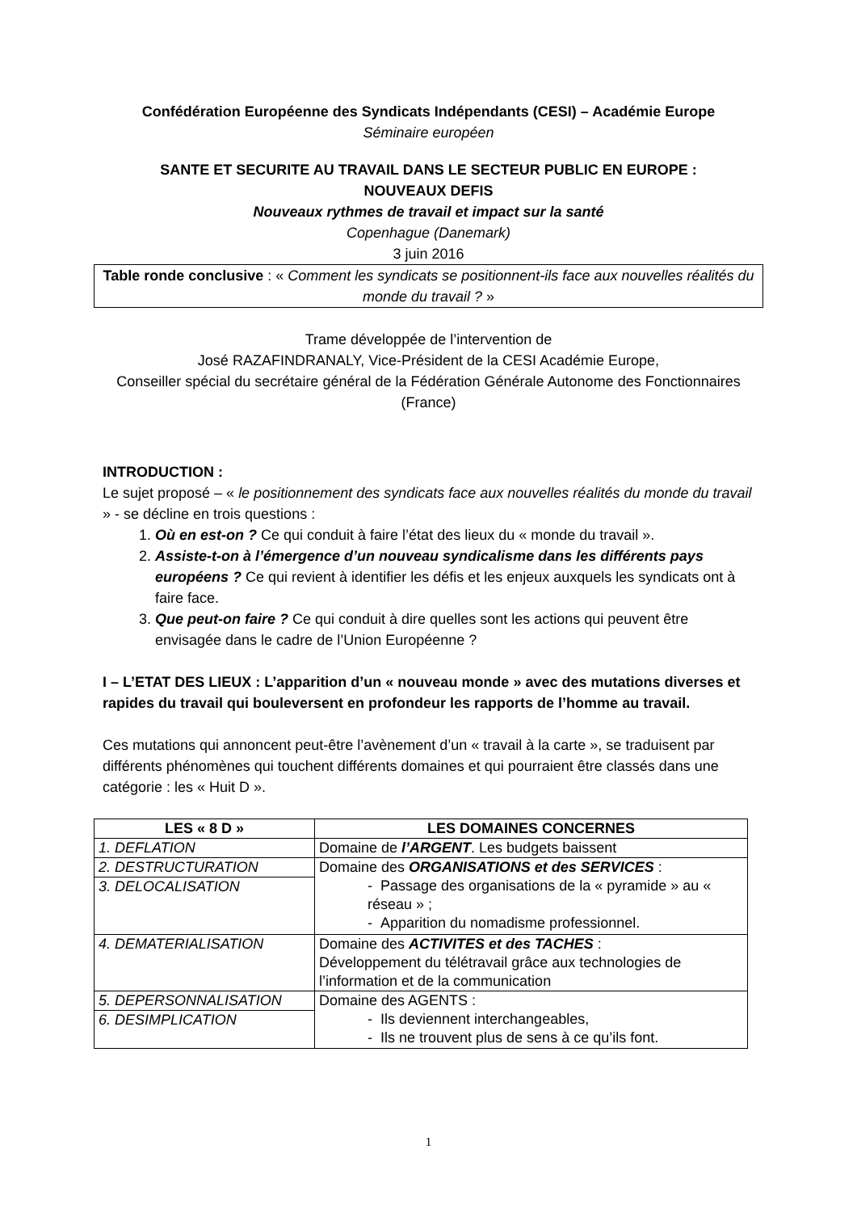Confédération Européenne des Syndicats Indépendants (CESI) – Académie Europe
Séminaire européen
SANTE ET SECURITE AU TRAVAIL DANS LE SECTEUR PUBLIC EN EUROPE :
NOUVEAUX DEFIS
Nouveaux rythmes de travail et impact sur la santé
Copenhague (Danemark)
3 juin 2016
Table ronde conclusive : « Comment les syndicats se positionnent-ils face aux nouvelles réalités du monde du travail ? »
Trame développée de l’intervention de
José RAZAFINDRANALY, Vice-Président de la CESI Académie Europe,
Conseiller spécial du secrétaire général de la Fédération Générale Autonome des Fonctionnaires (France)
INTRODUCTION :
Le sujet proposé – « le positionnement des syndicats face aux nouvelles réalités du monde du travail » - se décline en trois questions :
1. Où en est-on ? Ce qui conduit à faire l’état des lieux du « monde du travail ».
2. Assiste-t-on à l’émergence d’un nouveau syndicalisme dans les différents pays européens ? Ce qui revient à identifier les défis et les enjeux auxquels les syndicats ont à faire face.
3. Que peut-on faire ? Ce qui conduit à dire quelles sont les actions qui peuvent être envisagée dans le cadre de l’Union Européenne ?
I – L’ETAT DES LIEUX : L’apparition d’un « nouveau monde » avec des mutations diverses et rapides du travail qui bouleversent en profondeur les rapports de l’homme au travail.
Ces mutations qui annoncent peut-être l’avènement d’un « travail à la carte », se traduisent par différents phénomènes qui touchent différents domaines et qui pourraient être classés dans une catégorie : les « Huit D ».
| LES « 8 D » | LES DOMAINES CONCERNES |
| --- | --- |
| 1. DEFLATION | Domaine de l’ARGENT . Les budgets baissent |
| 2. DESTRUCTURATION | Domaine des ORGANISATIONS et des SERVICES : - Passage des organisations de la « pyramide » au « réseau » ; - Apparition du nomadisme professionnel. |
| 3. DELOCALISATION | |
| 4. DEMATERIALISATION | Domaine des ACTIVITES et des TACHES : Développement du télétravail grâce aux technologies de l’information et de la communication |
| 5. DEPERSONNALISATION | Domaine des AGENTS : - Ils deviennent interchangeables, - Ils ne trouvent plus de sens à ce qu’ils font. |
| 6. DESIMPLICATION | |
1